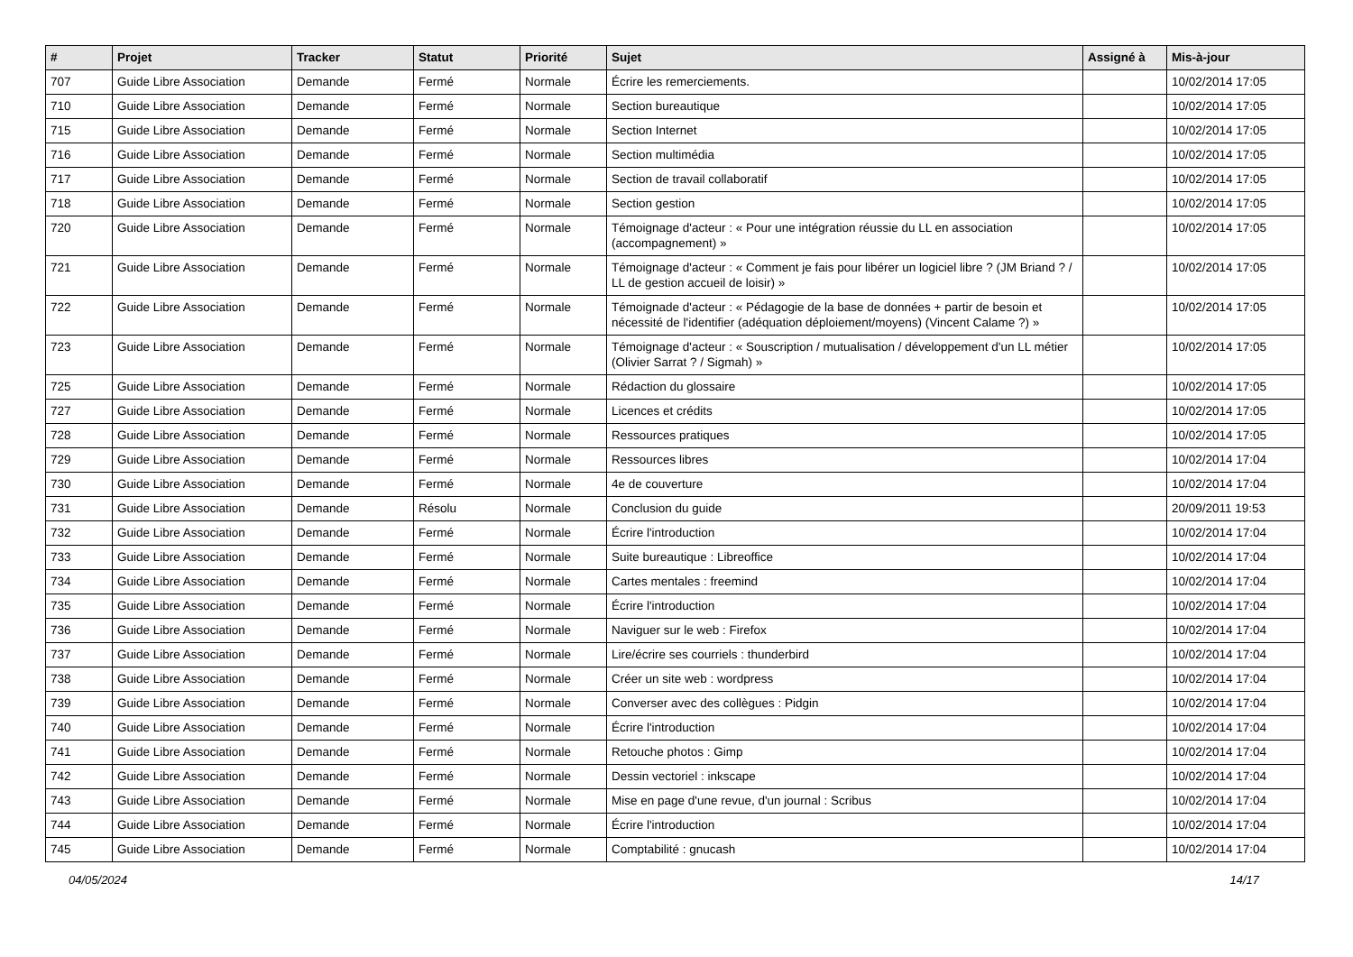| # | Projet | Tracker | Statut | Priorité | Sujet | Assigné à | Mis-à-jour |
| --- | --- | --- | --- | --- | --- | --- | --- |
| 707 | Guide Libre Association | Demande | Fermé | Normale | Écrire les remerciements. | | 10/02/2014 17:05 |
| 710 | Guide Libre Association | Demande | Fermé | Normale | Section bureautique | | 10/02/2014 17:05 |
| 715 | Guide Libre Association | Demande | Fermé | Normale | Section Internet | | 10/02/2014 17:05 |
| 716 | Guide Libre Association | Demande | Fermé | Normale | Section multimédia | | 10/02/2014 17:05 |
| 717 | Guide Libre Association | Demande | Fermé | Normale | Section de travail collaboratif | | 10/02/2014 17:05 |
| 718 | Guide Libre Association | Demande | Fermé | Normale | Section gestion | | 10/02/2014 17:05 |
| 720 | Guide Libre Association | Demande | Fermé | Normale | Témoignage d'acteur : « Pour une intégration réussie du LL en association (accompagnement) » | | 10/02/2014 17:05 |
| 721 | Guide Libre Association | Demande | Fermé | Normale | Témoignage d'acteur : « Comment je fais pour libérer un logiciel libre ? (JM Briand ? / LL de gestion accueil de loisir) » | | 10/02/2014 17:05 |
| 722 | Guide Libre Association | Demande | Fermé | Normale | Témoignade d'acteur : « Pédagogie de la base de données + partir de besoin et nécessité de l'identifier (adéquation déploiement/moyens) (Vincent Calame ?) » | | 10/02/2014 17:05 |
| 723 | Guide Libre Association | Demande | Fermé | Normale | Témoignage d'acteur : « Souscription / mutualisation / développement d'un LL métier (Olivier Sarrat ? / Sigmah) » | | 10/02/2014 17:05 |
| 725 | Guide Libre Association | Demande | Fermé | Normale | Rédaction du glossaire | | 10/02/2014 17:05 |
| 727 | Guide Libre Association | Demande | Fermé | Normale | Licences et crédits | | 10/02/2014 17:05 |
| 728 | Guide Libre Association | Demande | Fermé | Normale | Ressources pratiques | | 10/02/2014 17:05 |
| 729 | Guide Libre Association | Demande | Fermé | Normale | Ressources libres | | 10/02/2014 17:04 |
| 730 | Guide Libre Association | Demande | Fermé | Normale | 4e de couverture | | 10/02/2014 17:04 |
| 731 | Guide Libre Association | Demande | Résolu | Normale | Conclusion du guide | | 20/09/2011 19:53 |
| 732 | Guide Libre Association | Demande | Fermé | Normale | Écrire l'introduction | | 10/02/2014 17:04 |
| 733 | Guide Libre Association | Demande | Fermé | Normale | Suite bureautique : Libreoffice | | 10/02/2014 17:04 |
| 734 | Guide Libre Association | Demande | Fermé | Normale | Cartes mentales : freemind | | 10/02/2014 17:04 |
| 735 | Guide Libre Association | Demande | Fermé | Normale | Écrire l'introduction | | 10/02/2014 17:04 |
| 736 | Guide Libre Association | Demande | Fermé | Normale | Naviguer sur le web : Firefox | | 10/02/2014 17:04 |
| 737 | Guide Libre Association | Demande | Fermé | Normale | Lire/écrire ses courriels : thunderbird | | 10/02/2014 17:04 |
| 738 | Guide Libre Association | Demande | Fermé | Normale | Créer un site web : wordpress | | 10/02/2014 17:04 |
| 739 | Guide Libre Association | Demande | Fermé | Normale | Converser avec des collègues : Pidgin | | 10/02/2014 17:04 |
| 740 | Guide Libre Association | Demande | Fermé | Normale | Écrire l'introduction | | 10/02/2014 17:04 |
| 741 | Guide Libre Association | Demande | Fermé | Normale | Retouche photos : Gimp | | 10/02/2014 17:04 |
| 742 | Guide Libre Association | Demande | Fermé | Normale | Dessin vectoriel : inkscape | | 10/02/2014 17:04 |
| 743 | Guide Libre Association | Demande | Fermé | Normale | Mise en page d'une revue, d'un journal : Scribus | | 10/02/2014 17:04 |
| 744 | Guide Libre Association | Demande | Fermé | Normale | Écrire l'introduction | | 10/02/2014 17:04 |
| 745 | Guide Libre Association | Demande | Fermé | Normale | Comptabilité : gnucash | | 10/02/2014 17:04 |
04/05/2024 14/17